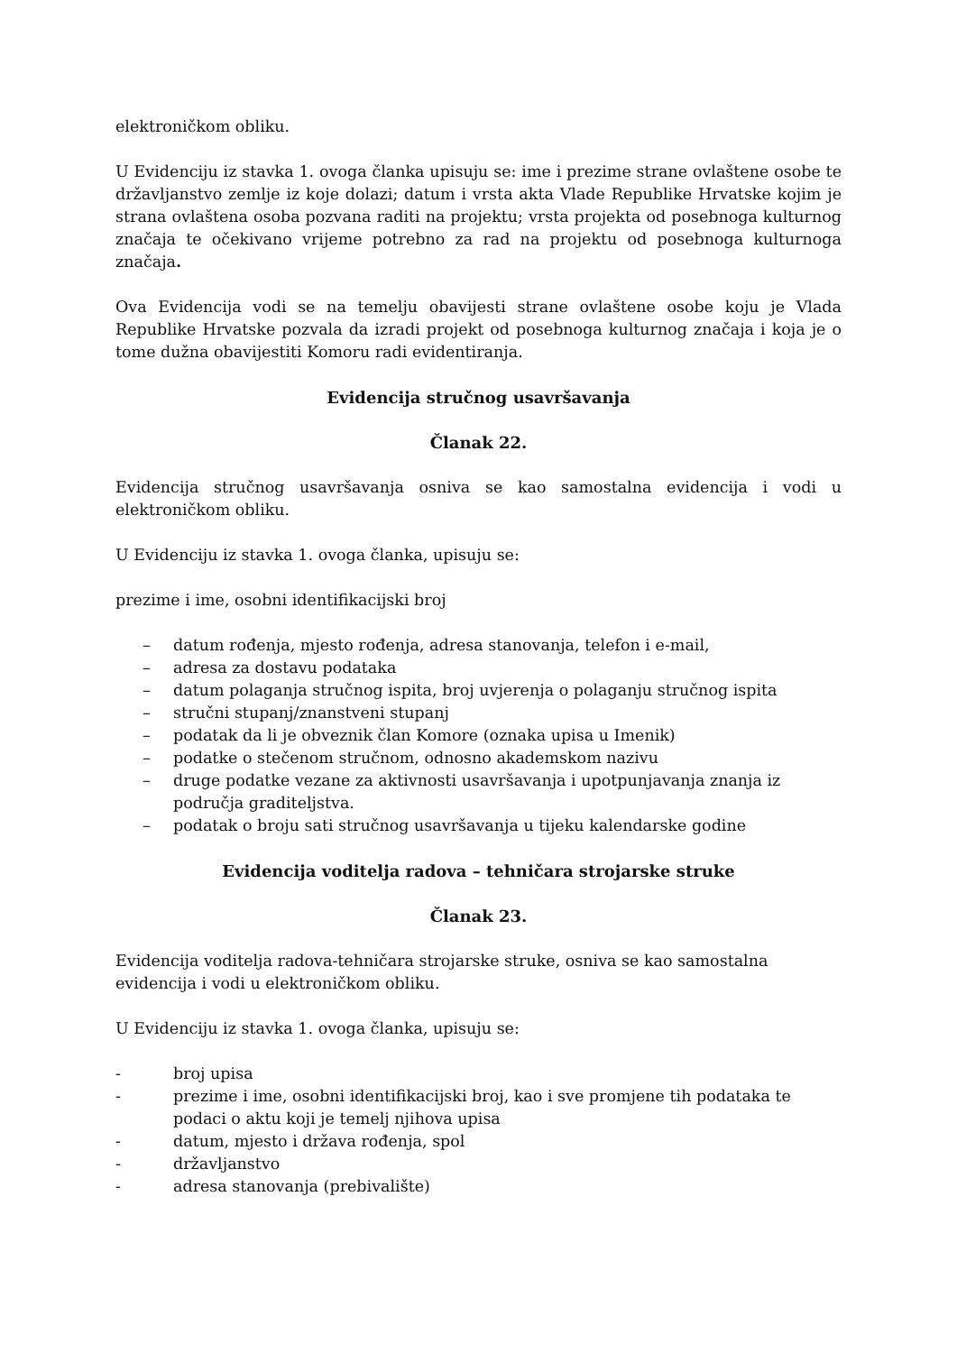elektroničkom obliku.
U Evidenciju iz stavka 1. ovoga članka upisuju se: ime i prezime strane ovlaštene osobe te državljanstvo zemlje iz koje dolazi; datum i vrsta akta Vlade Republike Hrvatske kojim je strana ovlaštena osoba pozvana raditi na projektu; vrsta projekta od posebnoga kulturnog značaja te očekivano vrijeme potrebno za rad na projektu od posebnoga kulturnoga značaja.
Ova Evidencija vodi se na temelju obavijesti strane ovlaštene osobe koju je Vlada Republike Hrvatske pozvala da izradi projekt od posebnoga kulturnog značaja i koja je o tome dužna obavijestiti Komoru radi evidentiranja.
Evidencija stručnog usavršavanja
Članak 22.
Evidencija stručnog usavršavanja osniva se kao samostalna evidencija i vodi u elektroničkom obliku.
U Evidenciju iz stavka 1. ovoga članka, upisuju se:
prezime i ime, osobni identifikacijski broj
– datum rođenja, mjesto rođenja, adresa stanovanja, telefon i e-mail,
– adresa za dostavu podataka
– datum polaganja stručnog ispita, broj uvjerenja o polaganju stručnog ispita
– stručni stupanj/znanstveni stupanj
– podatak da li je obveznik član Komore (oznaka upisa u Imenik)
– podatke o stečenom stručnom, odnosno akademskom nazivu
– druge podatke vezane za aktivnosti usavršavanja i upotpunjavanja znanja iz područja graditeljstva.
– podatak o broju sati stručnog usavršavanja u tijeku kalendarske godine
Evidencija voditelja radova – tehničara strojarske struke
Članak 23.
Evidencija voditelja radova-tehničara strojarske struke, osniva se kao samostalna evidencija i vodi u elektroničkom obliku.
U Evidenciju iz stavka 1. ovoga članka, upisuju se:
- broj upisa
- prezime i ime, osobni identifikacijski broj, kao i sve promjene tih podataka te podaci o aktu koji je temelj njihova upisa
- datum, mjesto i država rođenja, spol
- državljanstvo
- adresa stanovanja (prebivalište)